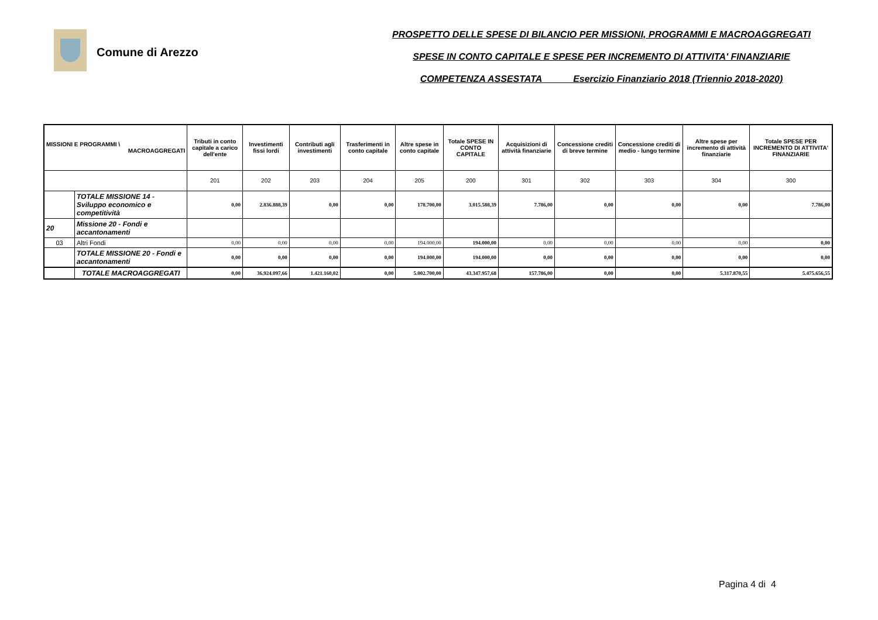Comune di Arezzo
PROSPETTO DELLE SPESE DI BILANCIO PER MISSIONI, PROGRAMMI E MACROAGGREGATI
SPESE IN CONTO CAPITALE E SPESE PER INCREMENTO DI ATTIVITA' FINANZIARIE
COMPETENZA ASSESTATA Esercizio Finanziario 2018 (Triennio 2018-2020)
| MISSIONI E PROGRAMMI \ MACROAGGREGATI | | Tributi in conto capitale a carico dell'ente | Investimenti fissi lordi | Contributi agli investimenti | Trasferimenti in conto capitale | Altre spese in conto capitale | Totale SPESE IN CONTO CAPITALE | Acquisizioni di attività finanziarie | Concessione crediti di breve termine | Concessione crediti di medio - lungo termine | Altre spese per incremento di attività finanziarie | Totale SPESE PER INCREMENTO DI ATTIVITA' FINANZIARIE |
| --- | --- | --- | --- | --- | --- | --- | --- | --- | --- | --- | --- | --- |
| | | 201 | 202 | 203 | 204 | 205 | 200 | 301 | 302 | 303 | 304 | 300 |
| | TOTALE MISSIONE 14 - Sviluppo economico e competitività | 0,00 | 2.836.888,39 | 0,00 | 0,00 | 178.700,00 | 3.015.588,39 | 7.786,00 | 0,00 | 0,00 | 0,00 | 7.786,00 |
| 20 | Missione 20 - Fondi e accantonamenti | | | | | | | | | | | |
| 03 | Altri Fondi | 0,00 | 0,00 | 0,00 | 0,00 | 194.000,00 | 194.000,00 | 0,00 | 0,00 | 0,00 | 0,00 | 0,00 |
| | TOTALE MISSIONE 20 - Fondi e accantonamenti | 0,00 | 0,00 | 0,00 | 0,00 | 194.000,00 | 194.000,00 | 0,00 | 0,00 | 0,00 | 0,00 | 0,00 |
| | TOTALE MACROAGGREGATI | 0,00 | 36.924.097,66 | 1.421.160,02 | 0,00 | 5.002.700,00 | 43.347.957,68 | 157.786,00 | 0,00 | 0,00 | 5.317.870,55 | 5.475.656,55 |
Pagina 4 di 4